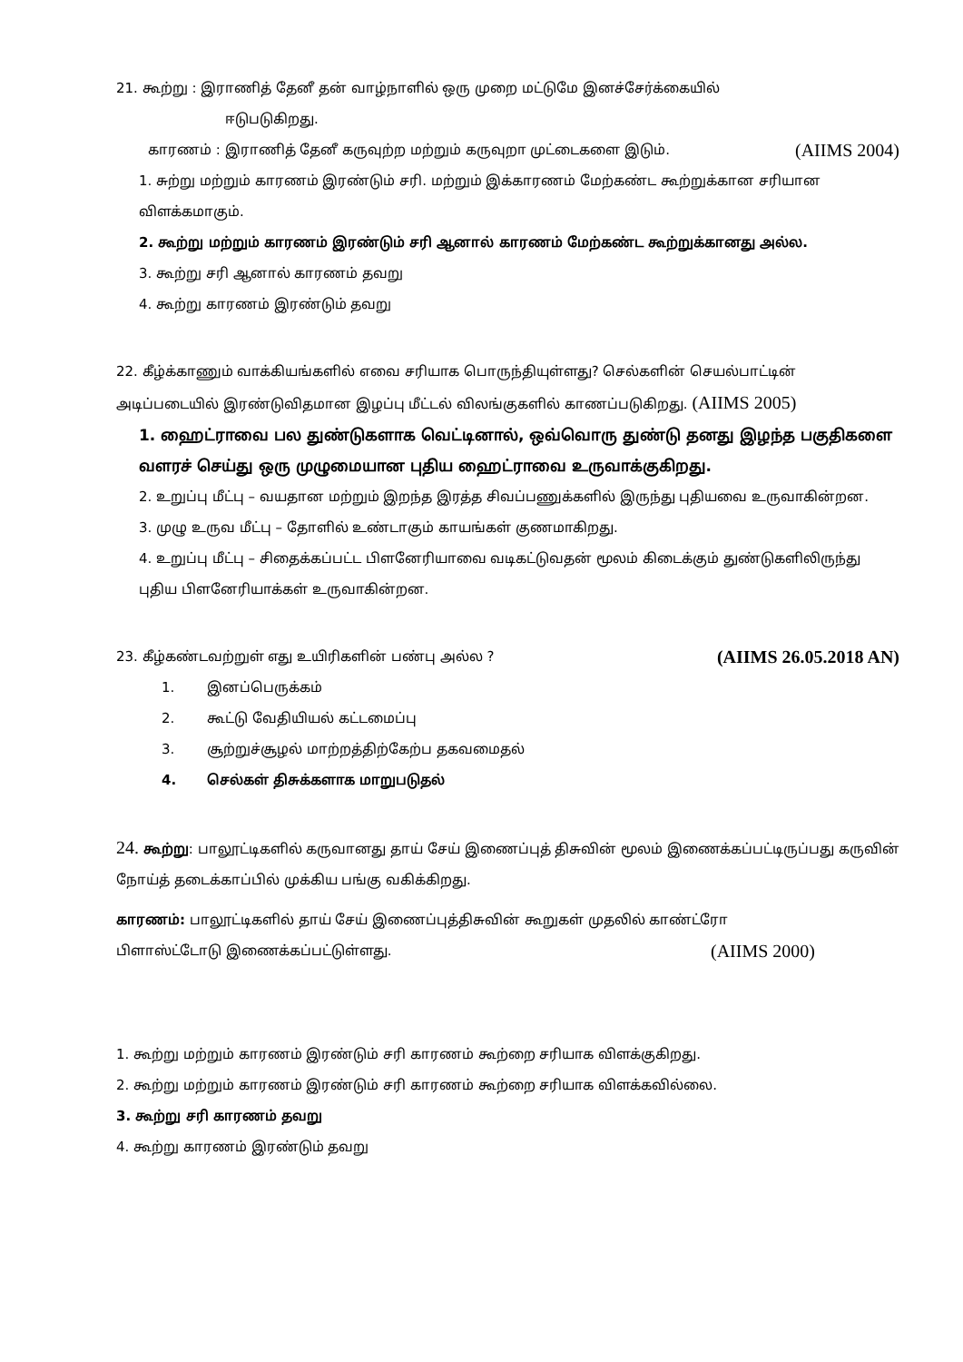21. கூற்று : இராணித் தேனீ தன் வாழ்நாளில் ஒரு முறை மட்டுமே இனச்சேர்க்கையில்
ஈடுபடுகிறது.
காரணம் : இராணித் தேனீ கருவுற்ற மற்றும் கருவுறா முட்டைகளை இடும். (AIIMS 2004)
1. சுற்று மற்றும் காரணம் இரண்டும் சரி. மற்றும் இக்காரணம் மேற்கண்ட கூற்றுக்கான சரியான விளக்கமாகும்.
2. கூற்று மற்றும் காரணம் இரண்டும் சரி ஆனால் காரணம் மேற்கண்ட கூற்றுக்கானது அல்ல.
3. கூற்று சரி ஆனால் காரணம் தவறு
4. கூற்று காரணம் இரண்டும் தவறு
22. கீழ்க்காணும் வாக்கியங்களில் எவை சரியாக பொருந்தியுள்ளது? செல்களின் செயல்பாட்டின் அடிப்படையில் இரண்டுவிதமான இழப்பு மீட்டல் விலங்குகளில் காணப்படுகிறது. (AIIMS 2005)
1. ஹைட்ராவை பல துண்டுகளாக வெட்டினால், ஒவ்வொரு துண்டு தனது இழந்த பகுதிகளை வளரச் செய்து ஒரு முழுமையான புதிய ஹைட்ராவை உருவாக்குகிறது.
2. உறுப்பு மீட்பு – வயதான மற்றும் இறந்த இரத்த சிவப்பணுக்களில் இருந்து புதியவை உருவாகின்றன.
3. முழு உருவ மீட்பு – தோளில் உண்டாகும் காயங்கள் குணமாகிறது.
4. உறுப்பு மீட்பு – சிதைக்கப்பட்ட பிளனேரியாவை வடிகட்டுவதன் மூலம் கிடைக்கும் துண்டுகளிலிருந்து புதிய பிளனேரியாக்கள் உருவாகின்றன.
23. கீழ்கண்டவற்றுள் எது உயிரிகளின் பண்பு அல்ல ? (AIIMS 26.05.2018 AN)
1. இனப்பெருக்கம்
2. கூட்டு வேதியியல் கட்டமைப்பு
3. சூற்றுச்சூழல் மாற்றத்திற்கேற்ப தகவமைதல்
4. செல்கள் திசுக்களாக மாறுபடுதல்
24. கூற்று: பாலூட்டிகளில் கருவானது தாய் சேய் இணைப்புத் திசுவின் மூலம் இணைக்கப்பட்டிருப்பது கருவின் நோய்த் தடைக்காப்பில் முக்கிய பங்கு வகிக்கிறது.
காரணம்: பாலூட்டிகளில் தாய் சேய் இணைப்புத்திசுவின் கூறுகள் முதலில் காண்ட்ரோ
பிளாஸ்ட்டோடு இணைக்கப்பட்டுள்ளது. (AIIMS 2000)
1. கூற்று மற்றும் காரணம் இரண்டும் சரி காரணம் கூற்றை சரியாக விளக்குகிறது.
2. கூற்று மற்றும் காரணம் இரண்டும் சரி காரணம் கூற்றை சரியாக விளக்கவில்லை.
3. கூற்று சரி காரணம் தவறு
4. கூற்று காரணம் இரண்டும் தவறு